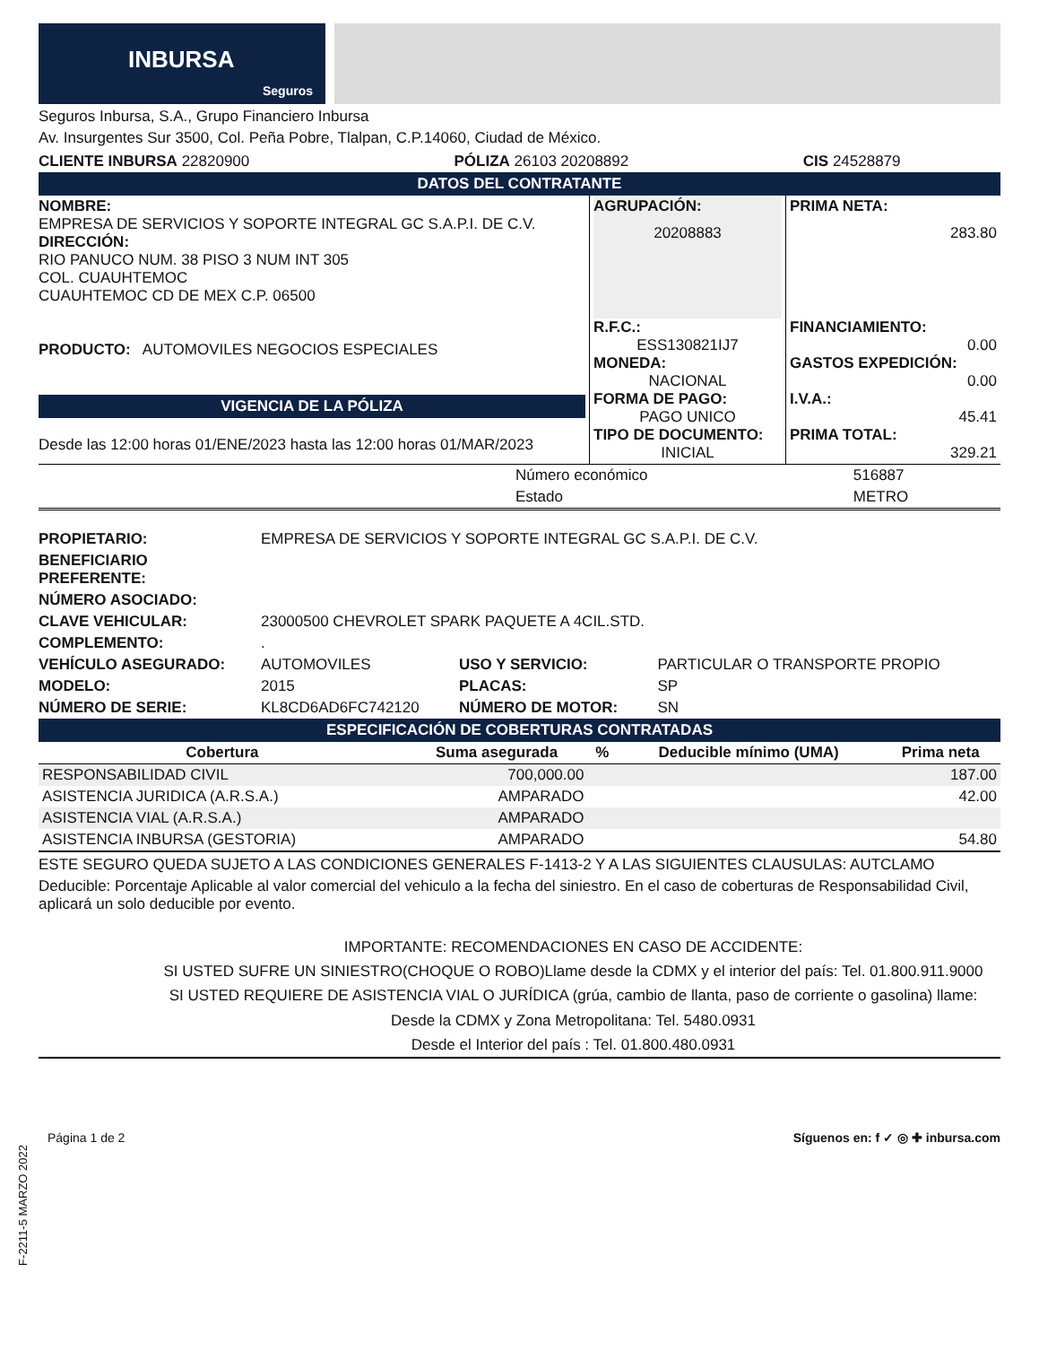INBURSA
Seguros
Seguros Inbursa, S.A., Grupo Financiero Inbursa
Av. Insurgentes Sur 3500, Col. Peña Pobre, Tlalpan, C.P.14060, Ciudad de México.
| CLIENTE INBURSA 22820900 | PÓLIZA 26103 20208892 | CIS 24528879 |
DATOS DEL CONTRATANTE
| NOMBRE: EMPRESA DE SERVICIOS Y SOPORTE INTEGRAL GC S.A.P.I. DE C.V. DIRECCIÓN: RIO PANUCO NUM. 38 PISO 3 NUM INT 305 COL. CUAUHTEMOC CUAUHTEMOC CD DE MEX C.P. 06500 PRODUCTO: AUTOMOVILES NEGOCIOS ESPECIALES VIGENCIA DE LA PÓLIZA Desde las 12:00 horas 01/ENE/2023 hasta las 12:00 horas 01/MAR/2023 | AGRUPACIÓN: 20208883 R.F.C.: ESS130821IJ7 MONEDA: NACIONAL FORMA DE PAGO: PAGO UNICO TIPO DE DOCUMENTO: INICIAL | PRIMA NETA: 283.80 FINANCIAMIENTO: 0.00 GASTOS EXPEDICIÓN: 0.00 I.V.A.: 45.41 PRIMA TOTAL: 329.21 |
| | Número económico | 516887 |
| | Estado | METRO |
| PROPIETARIO: | EMPRESA DE SERVICIOS Y SOPORTE INTEGRAL GC S.A.P.I. DE C.V. | | |
| BENEFICIARIO PREFERENTE: | | | |
| NÚMERO ASOCIADO: | | | |
| CLAVE VEHICULAR: | 23000500 CHEVROLET SPARK PAQUETE A 4CIL.STD. | | |
| COMPLEMENTO: | . | | |
| VEHÍCULO ASEGURADO: | AUTOMOVILES | USO Y SERVICIO: | PARTICULAR O TRANSPORTE PROPIO |
| MODELO: | 2015 | PLACAS: | SP |
| NÚMERO DE SERIE: | KL8CD6AD6FC742120 | NÚMERO DE MOTOR: | SN |
ESPECIFICACIÓN DE COBERTURAS CONTRATADAS
| Cobertura | Suma asegurada | % | Deducible mínimo (UMA) | Prima neta |
| --- | --- | --- | --- | --- |
| RESPONSABILIDAD CIVIL | 700,000.00 | | | 187.00 |
| ASISTENCIA JURIDICA (A.R.S.A.) | AMPARADO | | | 42.00 |
| ASISTENCIA VIAL (A.R.S.A.) | AMPARADO | | | |
| ASISTENCIA INBURSA (GESTORIA) | AMPARADO | | | 54.80 |
ESTE SEGURO QUEDA SUJETO A LAS CONDICIONES GENERALES F-1413-2 Y A LAS SIGUIENTES CLAUSULAS: AUTCLAMO
Deducible: Porcentaje Aplicable al valor comercial del vehiculo a la fecha del siniestro. En el caso de coberturas de Responsabilidad Civil, aplicará un solo deducible por evento.
IMPORTANTE: RECOMENDACIONES EN CASO DE ACCIDENTE:
SI USTED SUFRE UN SINIESTRO(CHOQUE O ROBO)Llame desde la CDMX y el interior del país: Tel. 01.800.911.9000
SI USTED REQUIERE DE ASISTENCIA VIAL O JURÍDICA (grúa, cambio de llanta, paso de corriente o gasolina) llame:
Desde la CDMX y Zona Metropolitana: Tel. 5480.0931
Desde el Interior del país : Tel. 01.800.480.0931
Página 1 de 2 Síguenos en: f ✓ ◎ ✚ inbursa.com
F-2211-5 MARZO 2022